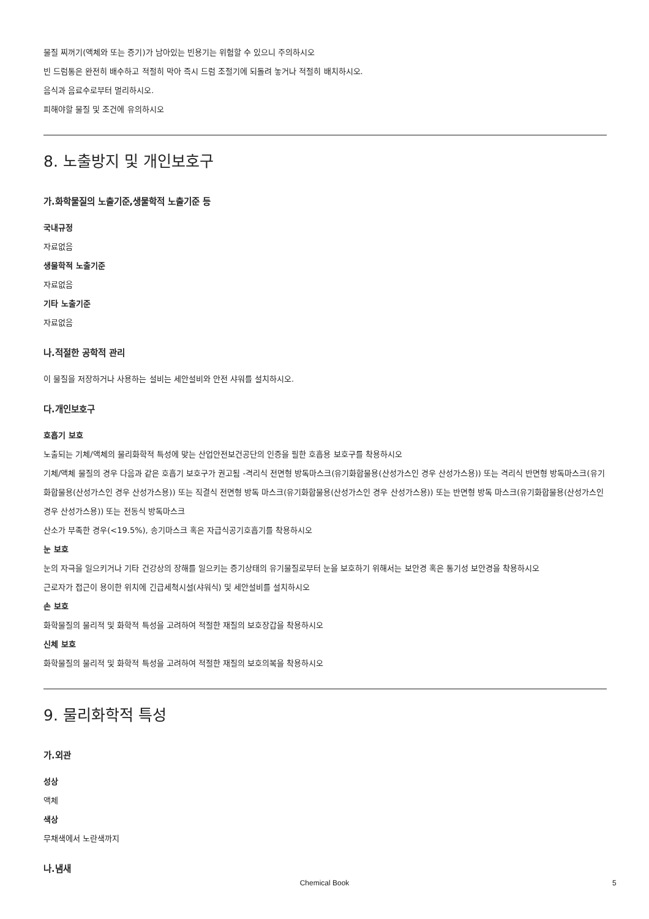물질 찌꺼기(액체와 또는 증기)가 남아있는 빈용기는 위험할 수 있으니 주의하시오
빈 드럼통은 완전히 배수하고 적절히 막아 즉시 드럼 조절기에 되돌려 놓거나 적절히 배치하시오.
음식과 음료수로부터 멀리하시오.
피해야할 물질 및 조건에 유의하시오
8. 노출방지 및 개인보호구
가.화학물질의 노출기준,생물학적 노출기준 등
국내규정
자료없음
생물학적 노출기준
자료없음
기타 노출기준
자료없음
나.적절한 공학적 관리
이 물질을 저장하거나 사용하는 설비는 세안설비와 안전 샤워를 설치하시오.
다.개인보호구
호흡기 보호
노출되는 기체/액체의 물리화학적 특성에 맞는 산업안전보건공단의 인증을 필한 호흡용 보호구를 착용하시오
기체/액체 물질의 경우 다음과 같은 호흡기 보호구가 권고됨 -격리식 전면형 방독마스크(유기화합물용(산성가스인 경우 산성가스용)) 또는 격리식 반면형 방독마스크(유기화합물용(산성가스인 경우 산성가스용)) 또는 직결식 전면형 방독 마스크(유기화합물용(산성가스인 경우 산성가스용)) 또는 반면형 방독 마스크(유기화합물용(산성가스인 경우 산성가스용)) 또는 전동식 방독마스크
산소가 부족한 경우(<19.5%), 송기마스크 혹은 자급식공기호흡기를 착용하시오
눈 보호
눈의 자극을 일으키거나 기타 건강상의 장해를 일으키는 증기상태의 유기물질로부터 눈을 보호하기 위해서는 보안경 혹은 통기성 보안경을 착용하시오
근로자가 접근이 용이한 위치에 긴급세척시설(샤워식) 및 세안설비를 설치하시오
손 보호
화학물질의 물리적 및 화학적 특성을 고려하여 적절한 재질의 보호장갑을 착용하시오
신체 보호
화학물질의 물리적 및 화학적 특성을 고려하여 적절한 재질의 보호의복을 착용하시오
9. 물리화학적 특성
가.외관
성상
액체
색상
무채색에서 노란색까지
나.냄새
Chemical Book 5